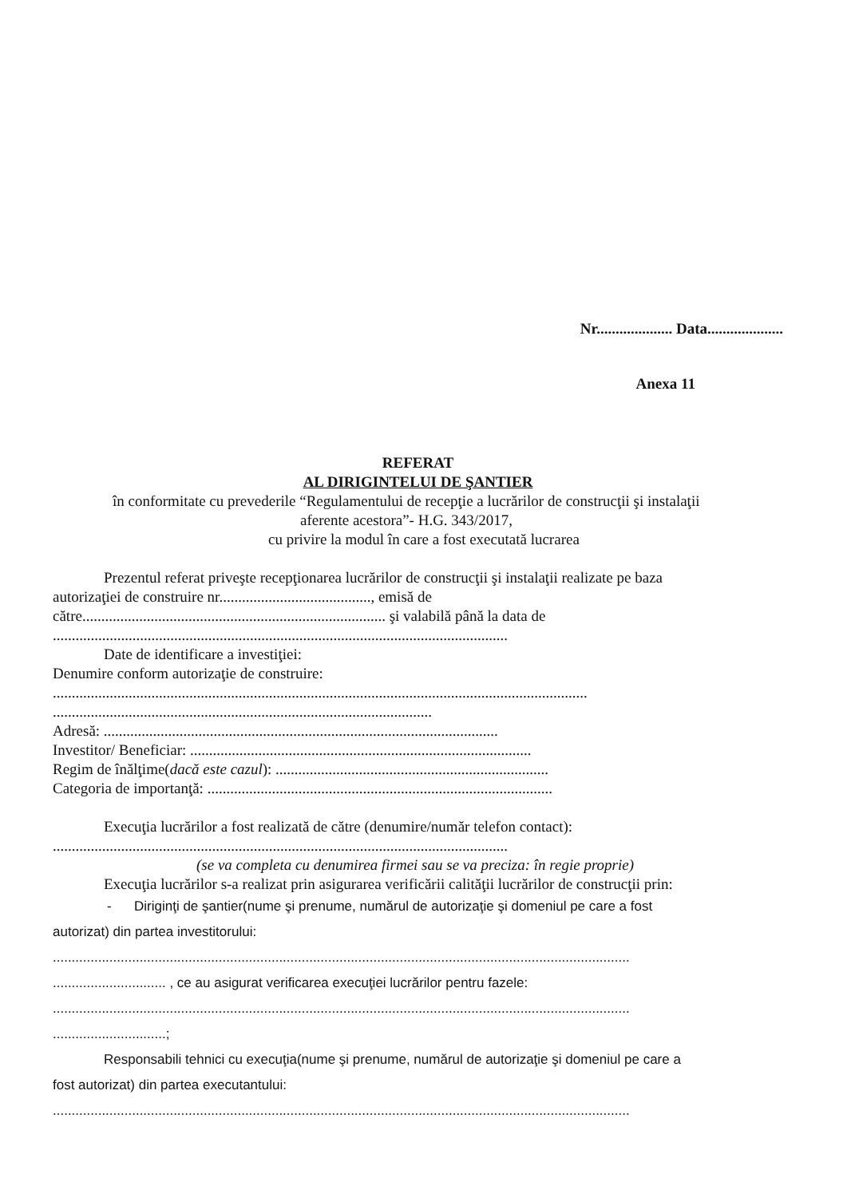Nr.................... Data....................
Anexa 11
REFERAT
AL DIRIGINTELUI DE ŞANTIER
în conformitate cu prevederile “Regulamentului de recepţie a lucrărilor de construcţii şi instalaţii
aferente acestora”- H.G. 343/2017,
cu privire la modul în care a fost executată lucrarea
Prezentul referat priveşte recepţionarea lucrărilor de construcţii şi instalaţii realizate pe baza
autorizaţiei de construire nr........................................, emisă de
către................................................................................ şi valabilă până la data de
........................................................................................................................
Date de identificare a investiţiei:
Denumire conform autorizaţie de construire:
.............................................................................................................................................
....................................................................................................
Adresă: ........................................................................................................
Investitor/ Beneficiar: ..........................................................................................
Regim de înălţime(dacă este cazul): ........................................................................
Categoria de importanţă: ...........................................................................................
Execuţia lucrărilor a fost realizată de către (denumire/număr telefon contact):
........................................................................................................................
(se va completa cu denumirea firmei sau se va preciza: în regie proprie)
Execuţia lucrărilor s-a realizat prin asigurarea verificării calităţii lucrărilor de construcţii prin:
- Diriginţi de şantier(nume şi prenume, numărul de autorizaţie şi domeniul pe care a fost
autorizat) din partea investitorului:
.........................................................................................................................................................
.............................. , ce au asigurat verificarea execuţiei lucrărilor pentru fazele:
.........................................................................................................................................................
..............................;
Responsabili tehnici cu execuţia(nume şi prenume, numărul de autorizaţie şi domeniul pe care a
fost autorizat) din partea executantului:
.........................................................................................................................................................